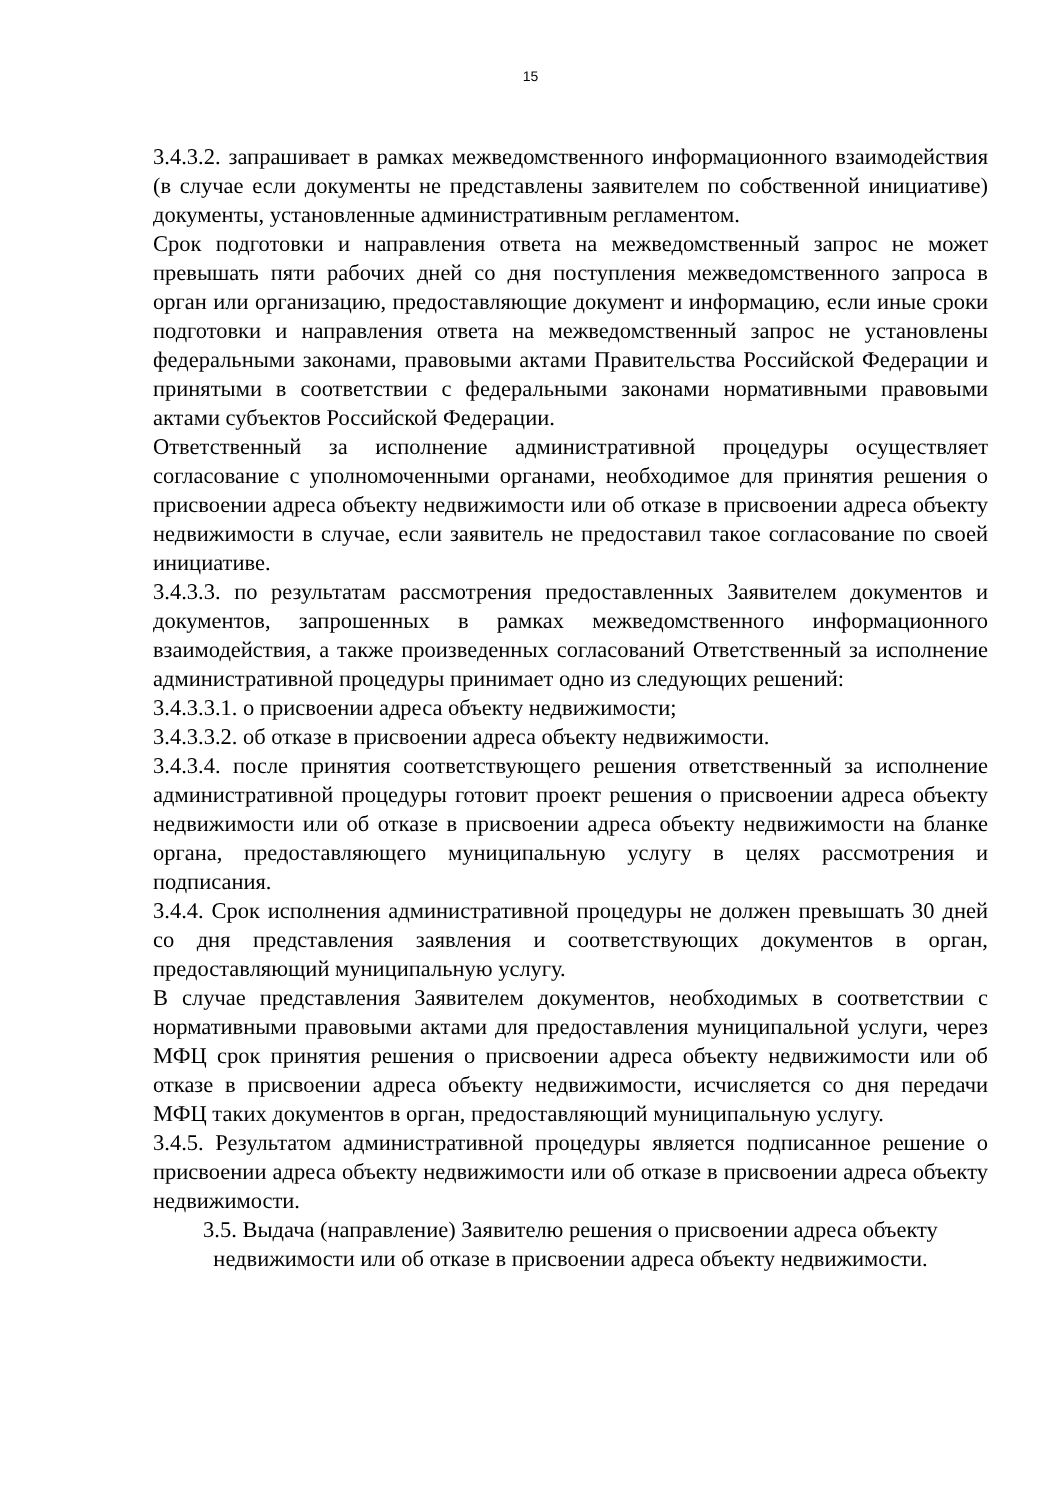15
3.4.3.2. запрашивает в рамках межведомственного информационного взаимодействия (в случае если документы не представлены заявителем по собственной инициативе) документы, установленные административным регламентом.
Срок подготовки и направления ответа на межведомственный запрос не может превышать пяти рабочих дней со дня поступления межведомственного запроса в орган или организацию, предоставляющие документ и информацию, если иные сроки подготовки и направления ответа на межведомственный запрос не установлены федеральными законами, правовыми актами Правительства Российской Федерации и принятыми в соответствии с федеральными законами нормативными правовыми актами субъектов Российской Федерации.
Ответственный за исполнение административной процедуры осуществляет согласование с уполномоченными органами, необходимое для принятия решения о присвоении адреса объекту недвижимости или об отказе в присвоении адреса объекту недвижимости в случае, если заявитель не предоставил такое согласование по своей инициативе.
3.4.3.3. по результатам рассмотрения предоставленных Заявителем документов и документов, запрошенных в рамках межведомственного информационного взаимодействия, а также произведенных согласований Ответственный за исполнение административной процедуры принимает одно из следующих решений:
3.4.3.3.1. о присвоении адреса объекту недвижимости;
3.4.3.3.2. об отказе в присвоении адреса объекту недвижимости.
3.4.3.4. после принятия соответствующего решения ответственный за исполнение административной процедуры готовит проект решения о присвоении адреса объекту недвижимости или об отказе в присвоении адреса объекту недвижимости на бланке органа, предоставляющего муниципальную услугу в целях рассмотрения и подписания.
3.4.4. Срок исполнения административной процедуры не должен превышать 30 дней со дня представления заявления и соответствующих документов в орган, предоставляющий муниципальную услугу.
В случае представления Заявителем документов, необходимых в соответствии с нормативными правовыми актами для предоставления муниципальной услуги, через МФЦ срок принятия решения о присвоении адреса объекту недвижимости или об отказе в присвоении адреса объекту недвижимости, исчисляется со дня передачи МФЦ таких документов в орган, предоставляющий муниципальную услугу.
3.4.5. Результатом административной процедуры является подписанное решение о присвоении адреса объекту недвижимости или об отказе в присвоении адреса объекту недвижимости.
3.5. Выдача (направление) Заявителю решения о присвоении адреса объекту недвижимости или об отказе в присвоении адреса объекту недвижимости.